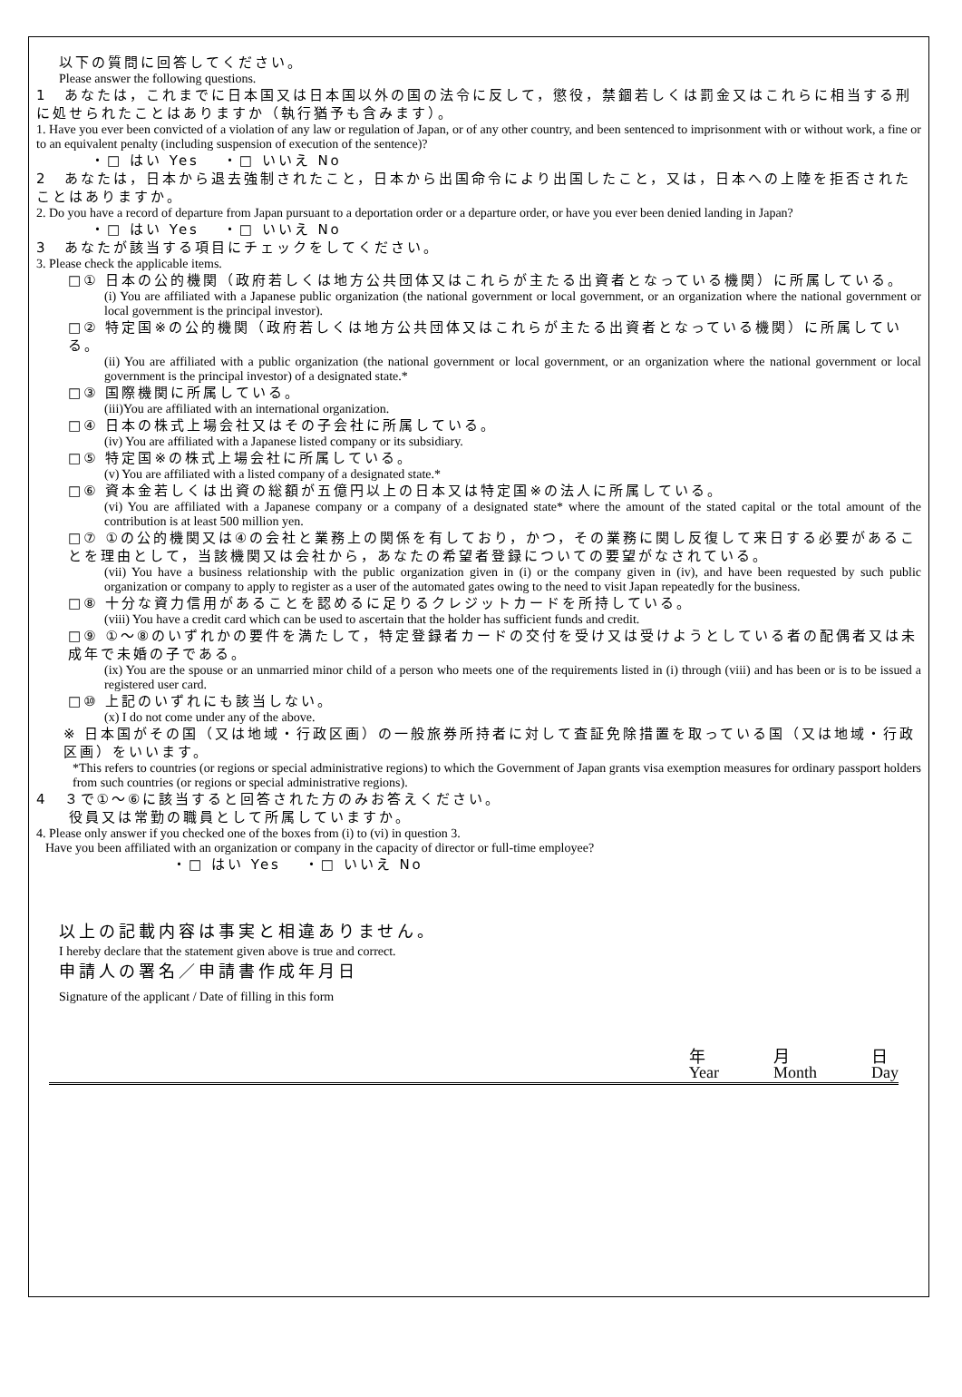以下の質問に回答してください。
Please answer the following questions.
1　あなたは，これまでに日本国又は日本国以外の国の法令に反して，懲役，禁錮若しくは罰金又はこれらに相当する刑に処せられたことはありますか（執行猶予も含みます）。
1. Have you ever been convicted of a violation of any law or regulation of Japan, or of any other country, and been sentenced to imprisonment with or without work, a fine or to an equivalent penalty (including suspension of execution of the sentence)?
・□ はい Yes　 ・□ いいえ No
2　あなたは，日本から退去強制されたこと，日本から出国命令により出国したこと，又は，日本への上陸を拒否されたことはありますか。
2. Do you have a record of departure from Japan pursuant to a deportation order or a departure order, or have you ever been denied landing in Japan?
・□ はい Yes　 ・□ いいえ No
3　あなたが該当する項目にチェックをしてください。
3. Please check the applicable items.
□① 日本の公的機関（政府若しくは地方公共団体又はこれらが主たる出資者となっている機関）に所属している。
(i) You are affiliated with a Japanese public organization (the national government or local government, or an organization where the national government or local government is the principal investor).
□② 特定国※の公的機関（政府若しくは地方公共団体又はこれらが主たる出資者となっている機関）に所属している。
(ii) You are affiliated with a public organization (the national government or local government, or an organization where the national government or local government is the principal investor) of a designated state.*
□③ 国際機関に所属している。
(iii)You are affiliated with an international organization.
□④ 日本の株式上場会社又はその子会社に所属している。
(iv) You are affiliated with a Japanese listed company or its subsidiary.
□⑤ 特定国※の株式上場会社に所属している。
(v) You are affiliated with a listed company of a designated state.*
□⑥ 資本金若しくは出資の総額が五億円以上の日本又は特定国※の法人に所属している。
(vi) You are affiliated with a Japanese company or a company of a designated state* where the amount of the stated capital or the total amount of the contribution is at least 500 million yen.
□⑦ ①の公的機関又は④の会社と業務上の関係を有しており，かつ，その業務に関し反復して来日する必要があることを理由として，当該機関又は会社から，あなたの希望者登録についての要望がなされている。
(vii) You have a business relationship with the public organization given in (i) or the company given in (iv), and have been requested by such public organization or company to apply to register as a user of the automated gates owing to the need to visit Japan repeatedly for the business.
□⑧ 十分な資力信用があることを認めるに足りるクレジットカードを所持している。
(viii) You have a credit card which can be used to ascertain that the holder has sufficient funds and credit.
□⑨ ①～⑧のいずれかの要件を満たして，特定登録者カードの交付を受け又は受けようとしている者の配偶者又は未成年で未婚の子である。
(ix) You are the spouse or an unmarried minor child of a person who meets one of the requirements listed in (i) through (viii) and has been or is to be issued a registered user card.
□⑩ 上記のいずれにも該当しない。
(x) I do not come under any of the above.
※ 日本国がその国（又は地域・行政区画）の一般旅券所持者に対して査証免除措置を取っている国（又は地域・行政区画）をいいます。
*This refers to countries (or regions or special administrative regions) to which the Government of Japan grants visa exemption measures for ordinary passport holders from such countries (or regions or special administrative regions).
4　３で①～⑥に該当すると回答された方のみお答えください。
　　役員又は常勤の職員として所属していますか。
4. Please only answer if you checked one of the boxes from (i) to (vi) in question 3.
Have you been affiliated with an organization or company in the capacity of director or full-time employee?
・□ はい Yes　 ・□ いいえ No
以上の記載内容は事実と相違ありません。
I hereby declare that the statement given above is true and correct.
申請人の署名／申請書作成年月日
Signature of the applicant / Date of filling in this form
年
Year 月
Month 日
Day